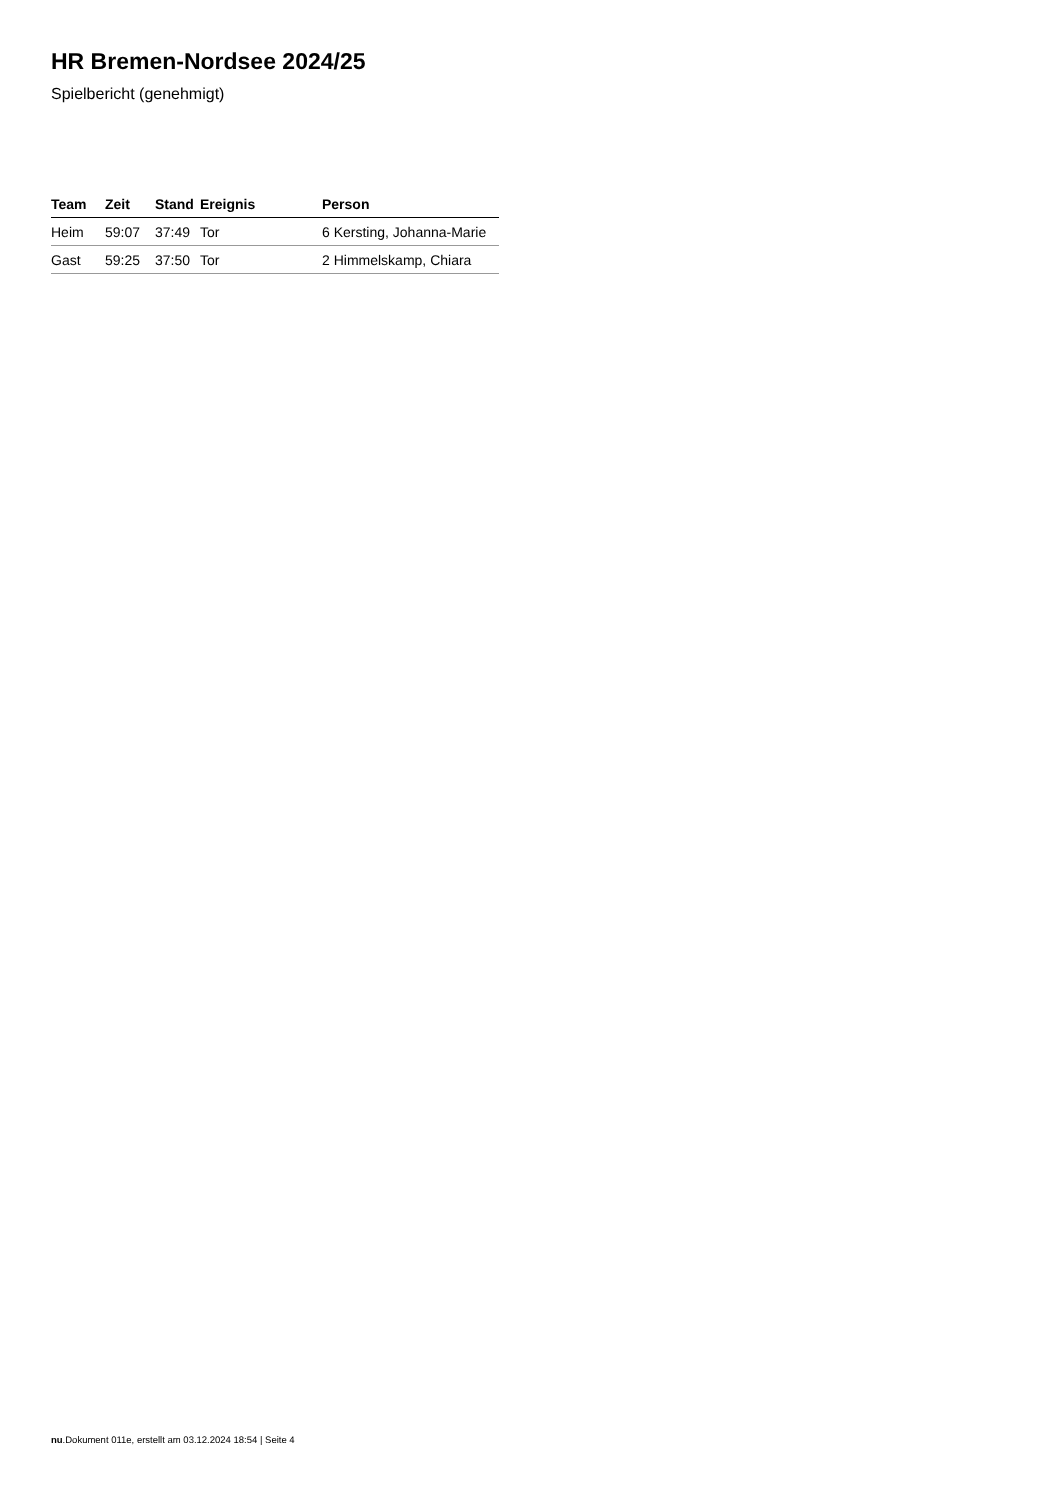HR Bremen-Nordsee 2024/25
Spielbericht (genehmigt)
| Team | Zeit | Stand | Ereignis | Person |
| --- | --- | --- | --- | --- |
| Heim | 59:07 | 37:49 | Tor | 6 Kersting, Johanna-Marie |
| Gast | 59:25 | 37:50 | Tor | 2 Himmelskamp, Chiara |
nu.Dokument 011e, erstellt am 03.12.2024 18:54 | Seite 4